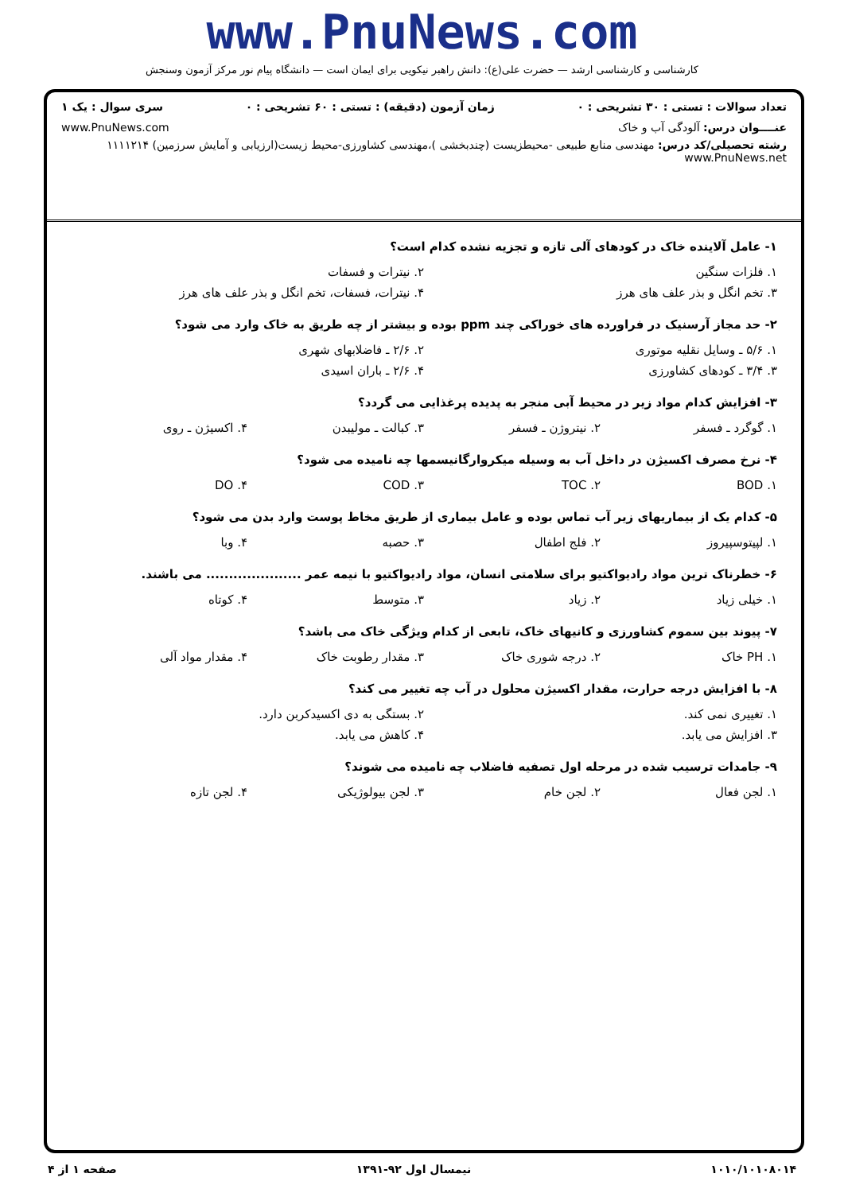www.PnuNews.com
کارشناسی و کارشناسی ارشد — حضرت علی(ع): دانش راهبر نیکویی برای ایمان است — دانشگاه پیام نور مرکز آزمون وسنجش
تعداد سوالات : تستی : ۳۰ تشریحی : ۰ زمان آزمون (دقیقه) : تستی : ۶۰ تشریحی : ۰ سری سوال : یک ۱
عنــــوان درس: آلودگی آب و خاک www.PnuNews.com
رشته تحصیلی/کد درس: مهندسی منابع طبیعی -محیطزیست (چندبخشی )،مهندسی کشاورزی-محیط زیست(ارزیابی و آمایش سرزمین) ۱۱۱۱۲۱۴ www.PnuNews.net
۱- عامل آلاینده خاک در کودهای آلی تازه و تجزیه نشده کدام است؟
۱. فلزات سنگین ۲. نیترات و فسفات
۳. تخم انگل و بذر علف های هرز ۴. نیترات، فسفات، تخم انگل و بذر علف های هرز
۲- حد مجاز آرسنیک در فراورده های خوراکی چند ppm بوده و بیشتر از چه طریق به خاک وارد می شود؟
۱. ۵/۶ ـ وسایل نقلیه موتوری ۲. ۲/۶ ـ فاضلابهای شهری
۳. ۳/۴ ـ کودهای کشاورزی ۴. ۲/۶ ـ باران اسیدی
۳- افزایش کدام مواد زیر در محیط آبی منجر به پدیده پرغذایی می گردد؟
۱. گوگرد ـ فسفر ۲. نیتروژن ـ فسفر ۳. کبالت ـ مولیبدن ۴. اکسیژن ـ روی
۴- نرخ مصرف اکسیژن در داخل آب به وسیله میکروارگانیسمها چه نامیده می شود؟
۱. BOD ۲. TOC ۳. COD ۴. DO
۵- کدام یک از بیماریهای زیر آب تماس بوده و عامل بیماری از طریق مخاط پوست وارد بدن می شود؟
۱. لپیتوسپیروز ۲. فلج اطفال ۳. حصبه ۴. وبا
۶- خطرناک ترین مواد رادیواکتیو برای سلامتی انسان، مواد رادیواکتیو با نیمه عمر ..................... می باشند.
۱. خیلی زیاد ۲. زیاد ۳. متوسط ۴. کوتاه
۷- پیوند بین سموم کشاورزی و کانیهای خاک، تابعی از کدام ویژگی خاک می باشد؟
۱. PH خاک ۲. درجه شوری خاک ۳. مقدار رطوبت خاک ۴. مقدار مواد آلی
۸- با افزایش درجه حرارت، مقدار اکسیژن محلول در آب چه تغییر می کند؟
۱. تغییری نمی کند. ۲. بستگی به دی اکسیدکربن دارد.
۳. افزایش می یابد. ۴. کاهش می یابد.
۹- جامدات ترسیب شده در مرحله اول تصفیه فاضلاب چه نامیده می شوند؟
۱. لجن فعال ۲. لجن خام ۳. لجن بیولوژیکی ۴. لجن تازه
۱۰۱۰/۱۰۱۰۸۰۱۴ نیمسال اول ۹۲-۱۳۹۱ صفحه ۱ از ۴